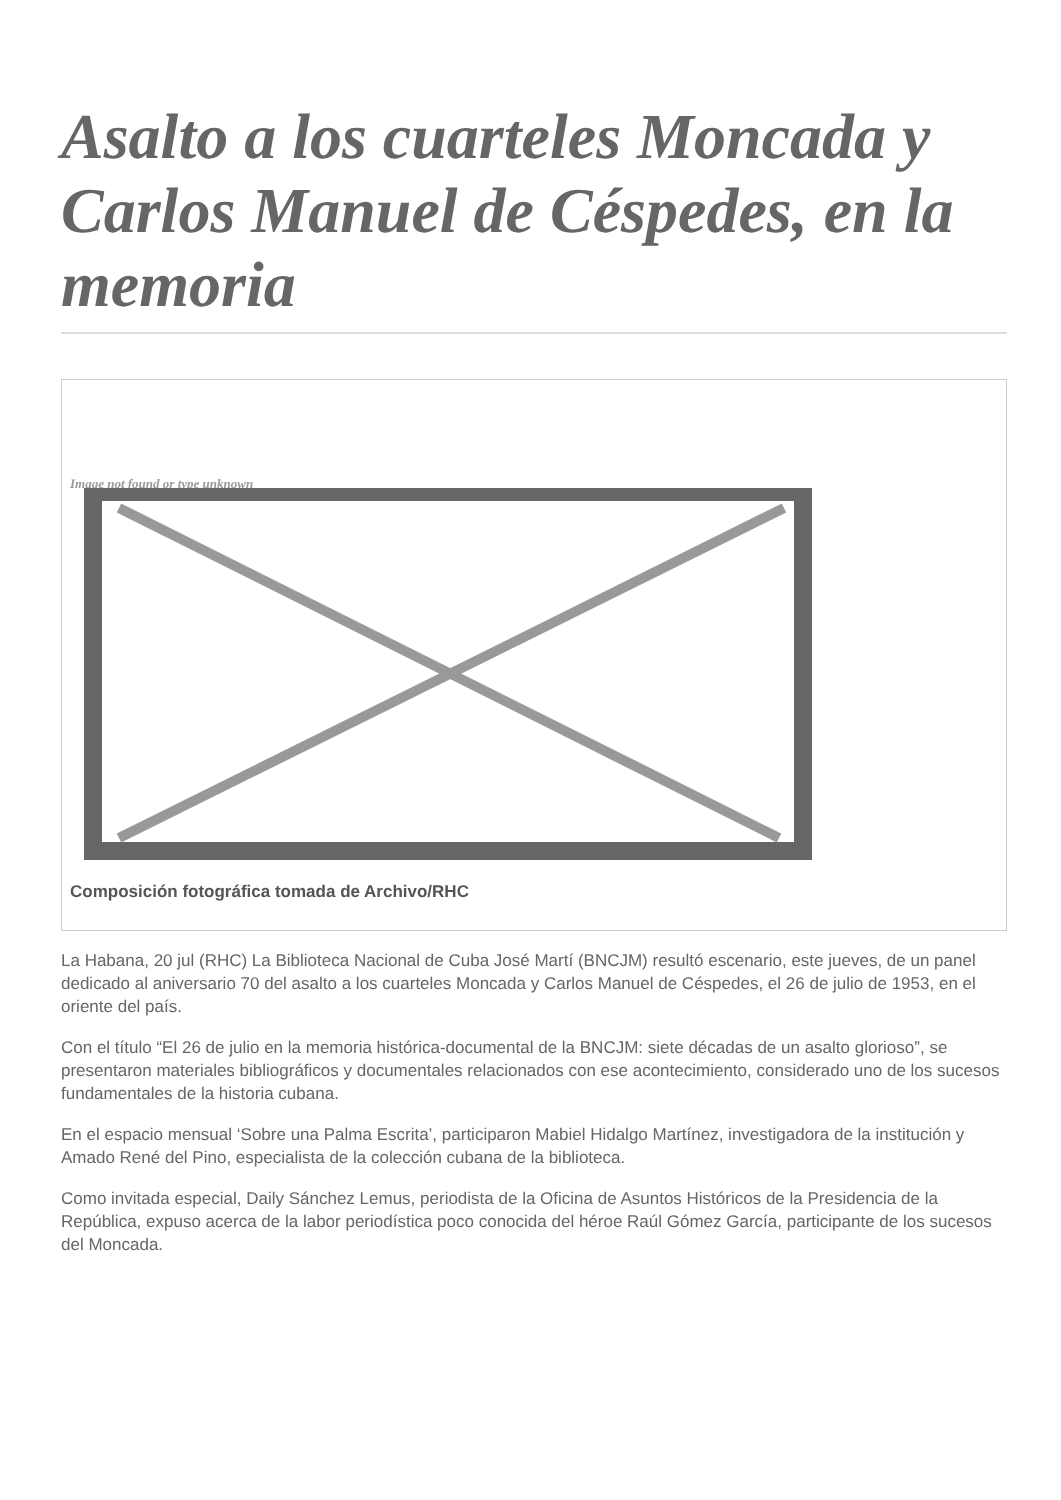Asalto a los cuarteles Moncada y Carlos Manuel de Céspedes, en la memoria
Image not found or type unknown
Composición fotográfica tomada de Archivo/RHC
La Habana, 20 jul (RHC) La Biblioteca Nacional de Cuba José Martí (BNCJM) resultó escenario, este jueves, de un panel dedicado al aniversario 70 del asalto a los cuarteles Moncada y Carlos Manuel de Céspedes, el 26 de julio de 1953, en el oriente del país.
Con el título “El 26 de julio en la memoria histórica-documental de la BNCJM: siete décadas de un asalto glorioso”, se presentaron materiales bibliográficos y documentales relacionados con ese acontecimiento, considerado uno de los sucesos fundamentales de la historia cubana.
En el espacio mensual ‘Sobre una Palma Escrita’, participaron Mabiel Hidalgo Martínez, investigadora de la institución y Amado René del Pino, especialista de la colección cubana de la biblioteca.
Como invitada especial, Daily Sánchez Lemus, periodista de la Oficina de Asuntos Históricos de la Presidencia de la República, expuso acerca de la labor periodística poco conocida del héroe Raúl Gómez García, participante de los sucesos del Moncada.